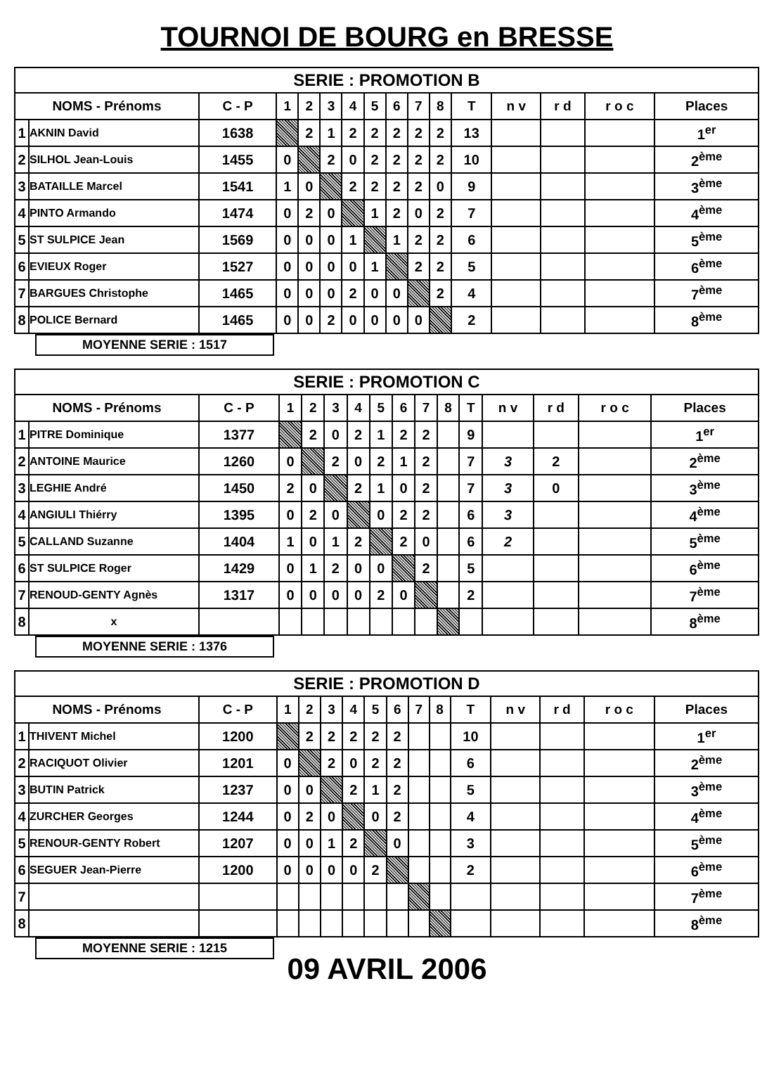TOURNOI DE BOURG en BRESSE
| SERIE : PROMOTION B | | | | | | | | | | | | | | | |
| --- | --- | --- | --- | --- | --- | --- | --- | --- | --- | --- | --- | --- | --- | --- | --- |
| NOMS - Prénoms | | C - P | 1 | 2 | 3 | 4 | 5 | 6 | 7 | 8 | T | n v | r d | r o c | Places |
| 1 | AKNIN David | 1638 | | 2 | 1 | 2 | 2 | 2 | 2 | 2 | 13 | | | | 1<sup>er</sup> |
| 2 | SILHOL Jean-Louis | 1455 | 0 | | 2 | 0 | 2 | 2 | 2 | 2 | 10 | | | | 2<sup>ème</sup> |
| 3 | BATAILLE Marcel | 1541 | 1 | 0 | | 2 | 2 | 2 | 2 | 0 | 9 | | | | 3<sup>ème</sup> |
| 4 | PINTO Armando | 1474 | 0 | 2 | 0 | | 1 | 2 | 0 | 2 | 7 | | | | 4<sup>ème</sup> |
| 5 | ST SULPICE Jean | 1569 | 0 | 0 | 0 | 1 | | 1 | 2 | 2 | 6 | | | | 5<sup>ème</sup> |
| 6 | EVIEUX Roger | 1527 | 0 | 0 | 0 | 0 | 1 | | 2 | 2 | 5 | | | | 6<sup>ème</sup> |
| 7 | BARGUES Christophe | 1465 | 0 | 0 | 0 | 2 | 0 | 0 | | 2 | 4 | | | | 7<sup>ème</sup> |
| 8 | POLICE Bernard | 1465 | 0 | 0 | 2 | 0 | 0 | 0 | 0 | | 2 | | | | 8<sup>ème</sup> |
MOYENNE SERIE : 1517
| SERIE : PROMOTION C | | | | | | | | | | | | | | | |
| --- | --- | --- | --- | --- | --- | --- | --- | --- | --- | --- | --- | --- | --- | --- | --- |
| NOMS - Prénoms | | C - P | 1 | 2 | 3 | 4 | 5 | 6 | 7 | 8 | T | n v | r d | r o c | Places |
| 1 | PITRE Dominique | 1377 | | 2 | 0 | 2 | 1 | 2 | 2 | | 9 | | | | 1<sup>er</sup> |
| 2 | ANTOINE Maurice | 1260 | 0 | | 2 | 0 | 2 | 1 | 2 | | 7 | 3 | 2 | | 2<sup>ème</sup> |
| 3 | LEGHIE André | 1450 | 2 | 0 | | 2 | 1 | 0 | 2 | | 7 | 3 | 0 | | 3<sup>ème</sup> |
| 4 | ANGIULI Thiérry | 1395 | 0 | 2 | 0 | | 0 | 2 | 2 | | 6 | 3 | | | 4<sup>ème</sup> |
| 5 | CALLAND Suzanne | 1404 | 1 | 0 | 1 | 2 | | 2 | 0 | | 6 | 2 | | | 5<sup>ème</sup> |
| 6 | ST SULPICE Roger | 1429 | 0 | 1 | 2 | 0 | 0 | | 2 | | 5 | | | | 6<sup>ème</sup> |
| 7 | RENOUD-GENTY Agnès | 1317 | 0 | 0 | 0 | 0 | 2 | 0 | | | 2 | | | | 7<sup>ème</sup> |
| 8 | x | | | | | | | | | | | | | | 8<sup>ème</sup> |
MOYENNE SERIE : 1376
| SERIE : PROMOTION D | | | | | | | | | | | | | | | |
| --- | --- | --- | --- | --- | --- | --- | --- | --- | --- | --- | --- | --- | --- | --- | --- |
| NOMS - Prénoms | | C - P | 1 | 2 | 3 | 4 | 5 | 6 | 7 | 8 | T | n v | r d | r o c | Places |
| 1 | THIVENT Michel | 1200 | | 2 | 2 | 2 | 2 | 2 | | | 10 | | | | 1<sup>er</sup> |
| 2 | RACIQUOT Olivier | 1201 | 0 | | 2 | 0 | 2 | 2 | | | 6 | | | | 2<sup>ème</sup> |
| 3 | BUTIN Patrick | 1237 | 0 | 0 | | 2 | 1 | 2 | | | 5 | | | | 3<sup>ème</sup> |
| 4 | ZURCHER Georges | 1244 | 0 | 2 | 0 | | 0 | 2 | | | 4 | | | | 4<sup>ème</sup> |
| 5 | RENOUR-GENTY Robert | 1207 | 0 | 0 | 1 | 2 | | 0 | | | 3 | | | | 5<sup>ème</sup> |
| 6 | SEGUER Jean-Pierre | 1200 | 0 | 0 | 0 | 0 | 2 | | | | 2 | | | | 6<sup>ème</sup> |
| 7 | | | | | | | | | | | | | | | 7<sup>ème</sup> |
| 8 | | | | | | | | | | | | | | | 8<sup>ème</sup> |
MOYENNE SERIE : 1215
09 AVRIL 2006